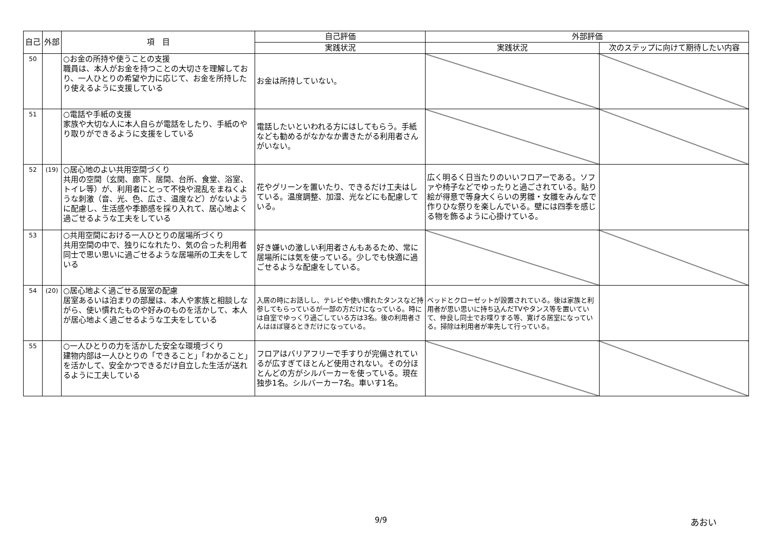| 自己 | 外部 | 項 目 | 自己評価 | 外部評価 | |
| --- | --- | --- | --- | --- | --- |
| | | | 実践状況 | 実践状況 | 次のステップに向けて期待したい内容 |
| 50 | | ○お金の所持や使うことの支援 職員は、本人がお金を持つことの大切さを理解しており、一人ひとりの希望や力に応じて、お金を所持したり使えるように支援している | お金は所持していない。 | | |
| 51 | | ○電話や手紙の支援 家族や大切な人に本人自らが電話をしたり、手紙のやり取りができるように支援をしている | 電話したいといわれる方にはしてもらう。手紙なども勧めるがなかなか書きたがる利用者さんがいない。 | | |
| 52 | (19) | ○居心地のよい共用空間づくり 共用の空間（玄関、廊下、居間、台所、食堂、浴室、トイレ等）が、利用者にとって不快や混乱をまねくような刺激（音、光、色、広さ、温度など）がないように配慮し、生活感や季節感を採り入れて、居心地よく過ごせるような工夫をしている | 花やグリーンを置いたり、できるだけ工夫はしている。温度調整、加湿、光などにも配慮している。 | 広く明るく日当たりのいいフロアーである。ソファや椅子などでゆったりと過ごされている。貼り絵が得意で等身大くらいの男雛・女雛をみんなで作りひな祭りを楽しんでいる。壁には四季を感じる物を飾るように心掛けている。 | |
| 53 | | ○共用空間における一人ひとりの居場所づくり 共用空間の中で、独りになれたり、気の合った利用者同士で思い思いに過ごせるような居場所の工夫をしている | 好き嫌いの激しい利用者さんもあるため、常に居場所には気を使っている。少しでも快適に過ごせるような配慮をしている。 | | |
| 54 | (20) | ○居心地よく過ごせる居室の配慮 居室あるいは泊まりの部屋は、本人や家族と相談しながら、使い慣れたものや好みのものを活かして、本人が居心地よく過ごせるような工夫をしている | 入居の時にお話しし、テレビや使い慣れたタンスなど持参してもらっているが一部の方だけになっている。時には自室でゆっくり過ごしている方は3名。後の利用者さんはほぼ寝るときだけになっている。 | ベッドとクローゼットが設置されている。後は家族と利用者が思い思いに持ち込んだTVやタンス等を置いていて、仲良し同士でお喋りする等、寛げる居室になっている。掃除は利用者が率先して行っている。 | |
| 55 | | ○一人ひとりの力を活かした安全な環境づくり 建物内部は一人ひとりの「できること」「わかること」を活かして、安全かつできるだけ自立した生活が送れるように工夫している | フロアはバリアフリーで手すりが完備されているが広すぎてほとんど使用されない。その分ほとんどの方がシルバーカーを使っている。現在独歩1名。シルバーカー7名。車いす1名。 | | |
9/9 あおい